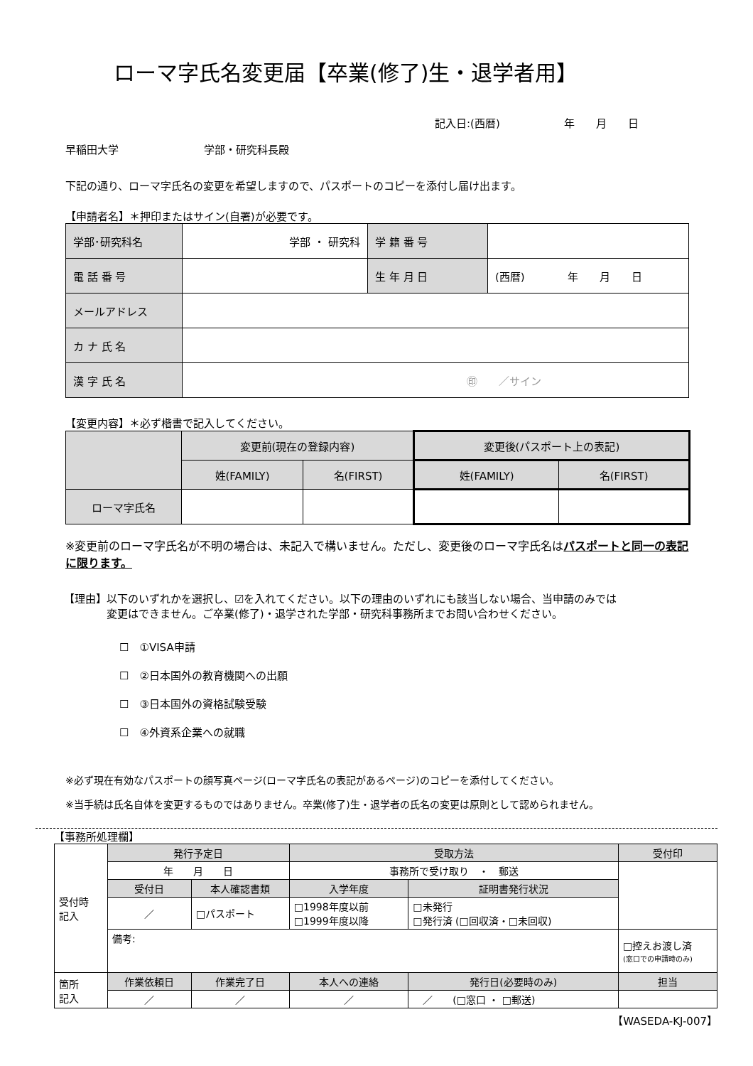ローマ字氏名変更届【卒業(修了)生・退学者用】
記入日:(西暦)　　　　　　年　　月　　日
早稲田大学　　　　　　　　学部・研究科長殿
下記の通り、ローマ字氏名の変更を希望しますので、パスポートのコピーを添付し届け出ます。
【申請者名】＊押印またはサイン(自署)が必要です。
| 学部･研究科名 | 学部 ・ 研究科 | 学 籍 番 号 | |
| 電 話 番 号 | | 生 年 月 日 | (西暦) 年 月 日 |
| メールアドレス | | | |
| カ ナ 氏 名 | | | |
| 漢 字 氏 名 | ㊞ ／サイン | | |
【変更内容】＊必ず楷書で記入してください。
| | 変更前(現在の登録内容) | | 変更後(パスポート上の表記) | |
| | 姓(FAMILY) | 名(FIRST) | 姓(FAMILY) | 名(FIRST) |
| ローマ字氏名 | | | | |
※変更前のローマ字氏名が不明の場合は、未記入で構いません。ただし、変更後のローマ字氏名はパスポートと同一の表記に限ります。
【理由】以下のいずれかを選択し、☑を入れてください。以下の理由のいずれにも該当しない場合、当申請のみでは
　　　　変更はできません。ご卒業(修了)・退学された学部・研究科事務所までお問い合わせください。
☐　①VISA申請
☐　②日本国外の教育機関への出願
☐　③日本国外の資格試験受験
☐　④外資系企業への就職
※必ず現在有効なパスポートの顔写真ページ(ローマ字氏名の表記があるページ)のコピーを添付してください。
※当手続は氏名自体を変更するものではありません。卒業(修了)生・退学者の氏名の変更は原則として認められません。
【事務所処理欄】
| 受付時 記入 | 発行予定日 | | 受取方法 | | 受付印 |
| | 年 月 日 | | 事務所で受け取り ・ 郵送 | | |
| | 受付日 | 本人確認書類 | 入学年度 | 証明書発行状況 | |
| | ／ | □パスポート | □1998年度以前 □1999年度以降 | □未発行 □発行済 (□回収済・□未回収) | |
| | 備考: | | | | □控えお渡し済 (窓口での申請時のみ) |
| 箇所 記入 | 作業依頼日 | 作業完了日 | 本人への連絡 | 発行日(必要時のみ) | 担当 |
| | ／ | ／ | ／ | ／ (□窓口 ・ □郵送) | |
【WASEDA-KJ-007】